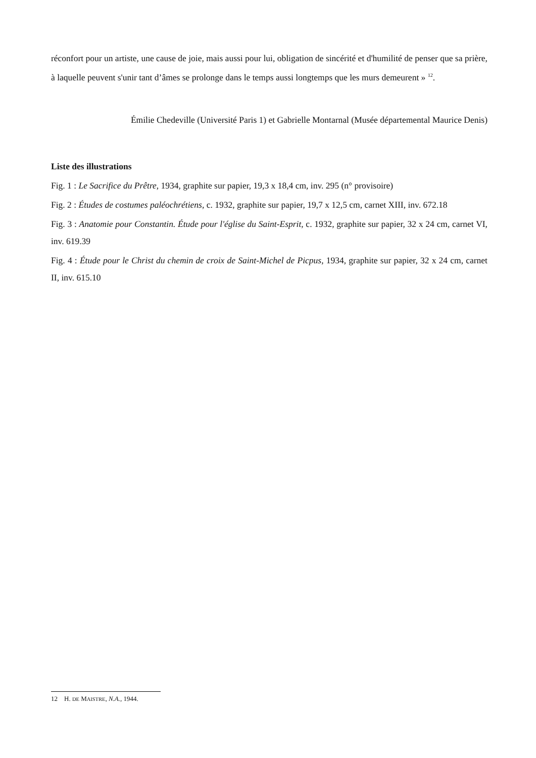réconfort pour un artiste, une cause de joie, mais aussi pour lui, obligation de sincérité et d'humilité de penser que sa prière, à laquelle peuvent s'unir tant d’âmes se prolonge dans le temps aussi longtemps que les murs demeurent » <sup>12</sup>.
Émilie Chedeville (Université Paris 1) et Gabrielle Montarnal (Musée départemental Maurice Denis)
Liste des illustrations
Fig. 1 : Le Sacrifice du Prêtre, 1934, graphite sur papier, 19,3 x 18,4 cm, inv. 295 (n° provisoire)
Fig. 2 : Études de costumes paléochrétiens, c. 1932, graphite sur papier, 19,7 x 12,5 cm, carnet XIII, inv. 672.18
Fig. 3 : Anatomie pour Constantin. Étude pour l'église du Saint-Esprit, c. 1932, graphite sur papier, 32 x 24 cm, carnet VI, inv. 619.39
Fig. 4 : Étude pour le Christ du chemin de croix de Saint-Michel de Picpus, 1934, graphite sur papier, 32 x 24 cm, carnet II, inv. 615.10
12 H. DE MAISTRE, N.A., 1944.